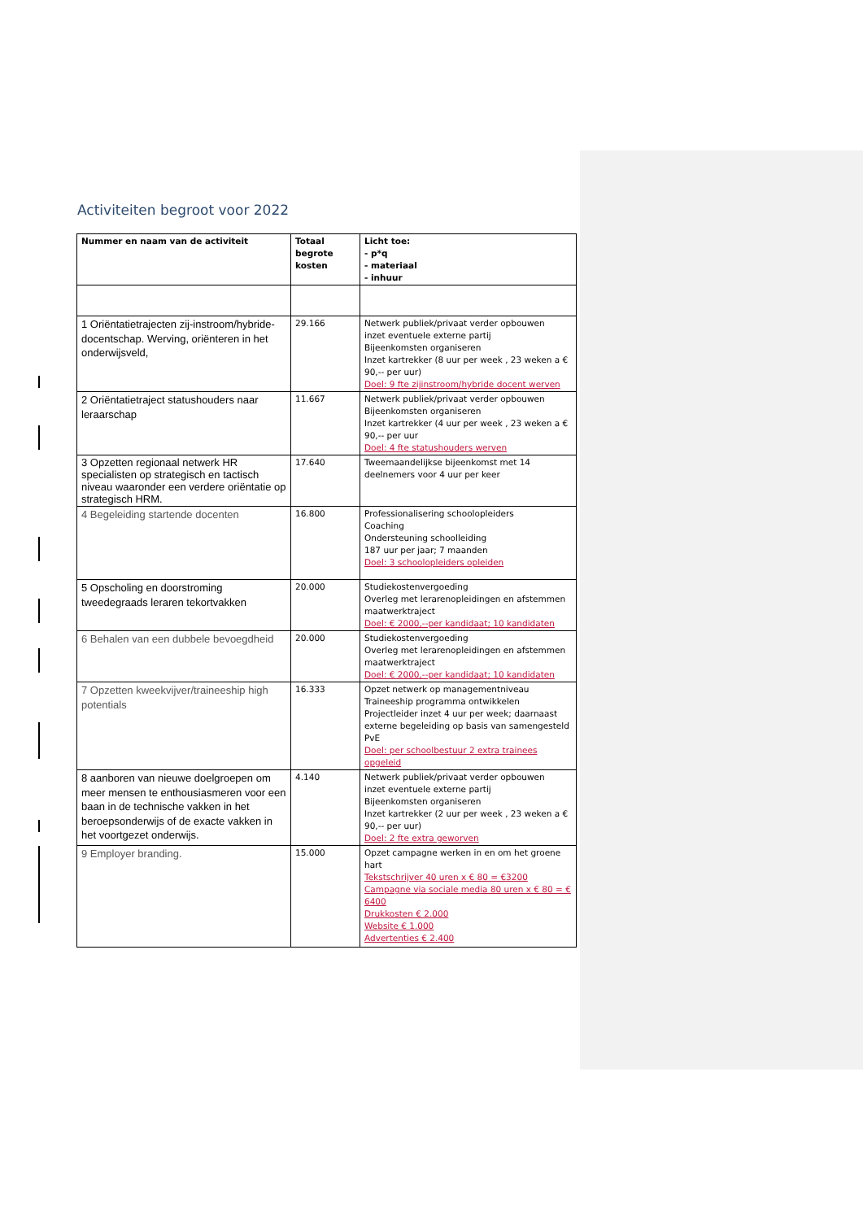Activiteiten begroot voor 2022
| Nummer en naam van de activiteit | Totaal begrote kosten | Licht toe: - p*q - materiaal - inhuur |
| --- | --- | --- |
| 1 Oriëntatietrajecten zij-instroom/hybride-docentschap. Werving, oriënteren in het onderwijsveld, | 29.166 | Netwerk publiek/privaat verder opbouwen inzet eventuele externe partij Bijeenkomsten organiseren Inzet kartrekker (8 uur per week , 23 weken a € 90,-- per uur) Doel: 9 fte zijinstroom/hybride docent werven |
| 2 Oriëntatietraject statushouders naar leraarschap | 11.667 | Netwerk publiek/privaat verder opbouwen Bijeenkomsten organiseren Inzet kartrekker (4 uur per week , 23 weken a € 90,-- per uur Doel: 4 fte statushouders werven |
| 3 Opzetten regionaal netwerk HR specialisten op strategisch en tactisch niveau waaronder een verdere oriëntatie op strategisch HRM. | 17.640 | Tweemaandelijkse bijeenkomst met 14 deelnemers voor 4 uur per keer |
| 4 Begeleiding startende docenten | 16.800 | Professionalisering schoolopleiders Coaching Ondersteuning schoolleiding 187 uur per jaar; 7 maanden Doel: 3 schoolopleiders opleiden |
| 5 Opscholing en doorstroming tweedegraads leraren tekortvakken | 20.000 | Studiekostenvergoeding Overleg met lerarenopleidingen en afstemmen maatwerktraject Doel: € 2000,--per kandidaat; 10 kandidaten |
| 6 Behalen van een dubbele bevoegdheid | 20.000 | Studiekostenvergoeding Overleg met lerarenopleidingen en afstemmen maatwerktraject Doel: € 2000,--per kandidaat; 10 kandidaten |
| 7 Opzetten kweekvijver/traineeship high potentials | 16.333 | Opzet netwerk op managementniveau Traineeship programma ontwikkelen Projectleider inzet 4 uur per week; daarnaast externe begeleiding op basis van samengesteld PvE Doel: per schoolbestuur 2 extra trainees opgeleid |
| 8 aanboren van nieuwe doelgroepen om meer mensen te enthousiasmeren voor een baan in de technische vakken in het beroepsonderwijs of de exacte vakken in het voortgezet onderwijs. | 4.140 | Netwerk publiek/privaat verder opbouwen inzet eventuele externe partij Bijeenkomsten organiseren Inzet kartrekker (2 uur per week , 23 weken a € 90,-- per uur) Doel: 2 fte extra geworven |
| 9 Employer branding. | 15.000 | Opzet campagne werken in en om het groene hart Tekstschrijver 40 uren x € 80 = €3200 Campagne via sociale media 80 uren x € 80 = € 6400 Drukkosten € 2.000 Website € 1.000 Advertenties € 2.400 |